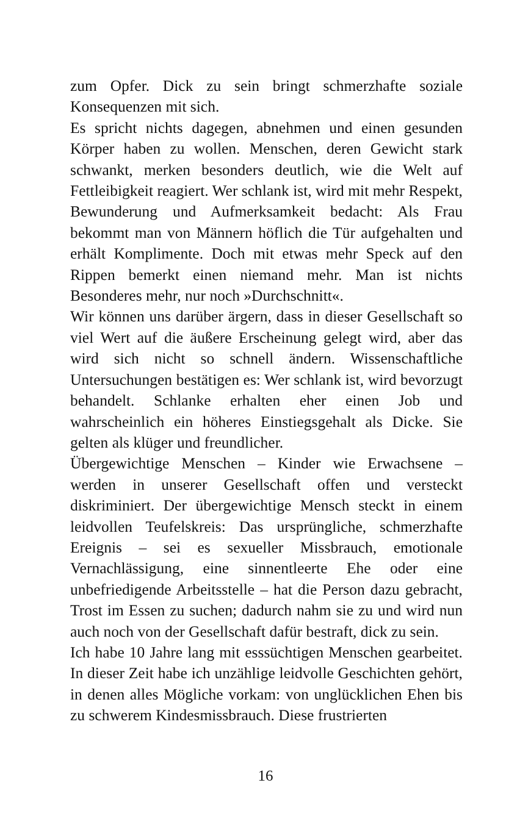zum Opfer. Dick zu sein bringt schmerzhafte soziale Konsequenzen mit sich.
Es spricht nichts dagegen, abnehmen und einen gesunden Körper haben zu wollen. Menschen, deren Gewicht stark schwankt, merken besonders deutlich, wie die Welt auf Fettleibigkeit reagiert. Wer schlank ist, wird mit mehr Respekt, Bewunderung und Aufmerksamkeit bedacht: Als Frau bekommt man von Männern höflich die Tür aufgehalten und erhält Komplimente. Doch mit etwas mehr Speck auf den Rippen bemerkt einen niemand mehr. Man ist nichts Besonderes mehr, nur noch »Durchschnitt«.
Wir können uns darüber ärgern, dass in dieser Gesellschaft so viel Wert auf die äußere Erscheinung gelegt wird, aber das wird sich nicht so schnell ändern. Wissenschaftliche Untersuchungen bestätigen es: Wer schlank ist, wird bevorzugt behandelt. Schlanke erhalten eher einen Job und wahrscheinlich ein höheres Einstiegsgehalt als Dicke. Sie gelten als klüger und freundlicher.
Übergewichtige Menschen – Kinder wie Erwachsene – werden in unserer Gesellschaft offen und versteckt diskriminiert. Der übergewichtige Mensch steckt in einem leidvollen Teufelskreis: Das ursprüngliche, schmerzhafte Ereignis – sei es sexueller Missbrauch, emotionale Vernachlässigung, eine sinnentleerte Ehe oder eine unbefriedigende Arbeitsstelle – hat die Person dazu gebracht, Trost im Essen zu suchen; dadurch nahm sie zu und wird nun auch noch von der Gesellschaft dafür bestraft, dick zu sein.
Ich habe 10 Jahre lang mit esssüchtigen Menschen gearbeitet. In dieser Zeit habe ich unzählige leidvolle Geschichten gehört, in denen alles Mögliche vorkam: von unglücklichen Ehen bis zu schwerem Kindesmissbrauch. Diese frustrierten
16